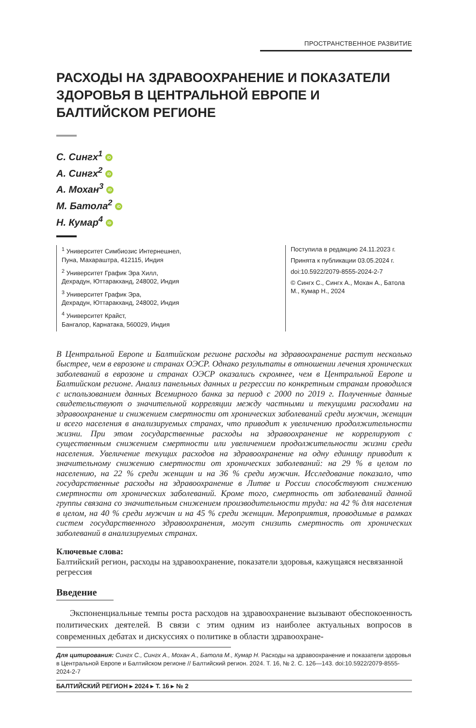ПРОСТРАНСТВЕННОЕ РАЗВИТИЕ
РАСХОДЫ НА ЗДРАВООХРАНЕНИЕ И ПОКАЗАТЕЛИ ЗДОРОВЬЯ В ЦЕНТРАЛЬНОЙ ЕВРОПЕ И БАЛТИЙСКОМ РЕГИОНЕ
С. Сингх<sup>1</sup> iD
А. Сингх<sup>2</sup> iD
А. Мохан<sup>3</sup> iD
М. Батола<sup>2</sup> iD
Н. Кумар<sup>4</sup> iD
<sup>1</sup> Университет Симбиозис Интернешнел,
Пуна, Махараштра, 412115, Индия
<sup>2</sup> Университет График Эра Хилл,
Дехрадун, Юттаракханд, 248002, Индия
<sup>3</sup> Университет График Эра,
Дехрадун, Юттаракханд, 248002, Индия
<sup>4</sup> Университет Крайст,
Бангалор, Карнатака, 560029, Индия
Поступила в редакцию 24.11.2023 г.
Принята к публикации 03.05.2024 г.
doi:10.5922/2079-8555-2024-2-7
© Сингх С., Сингх А., Мохан А., Батола М., Кумар Н., 2024
В Центральной Европе и Балтийском регионе расходы на здравоохранение растут несколько быстрее, чем в еврозоне и странах ОЭСР. Однако результаты в отношении лечения хронических заболеваний в еврозоне и странах ОЭСР оказались скромнее, чем в Центральной Европе и Балтийском регионе. Анализ панельных данных и регрессии по конкретным странам проводился с использованием данных Всемирного банка за период с 2000 по 2019 г. Полученные данные свидетельствуют о значительной корреляции между частными и текущими расходами на здравоохранение и снижением смертности от хронических заболеваний среди мужчин, женщин и всего населения в анализируемых странах, что приводит к увеличению продолжительности жизни. При этом государственные расходы на здравоохранение не коррелируют с существенным снижением смертности или увеличением продолжительности жизни среди населения. Увеличение текущих расходов на здравоохранение на одну единицу приводит к значительному снижению смертности от хронических заболеваний: на 29 % в целом по населению, на 22 % среди женщин и на 36 % среди мужчин. Исследование показало, что государственные расходы на здравоохранение в Литве и России способствуют снижению смертности от хронических заболеваний. Кроме того, смертность от заболеваний данной группы связана со значительным снижением производительности труда: на 42 % для населения в целом, на 40 % среди мужчин и на 45 % среди женщин. Мероприятия, проводимые в рамках систем государственного здравоохранения, могут снизить смертность от хронических заболеваний в анализируемых странах.
Ключевые слова:
Балтийский регион, расходы на здравоохранение, показатели здоровья, кажущаяся несвязанной регрессия
Введение
Экспоненциальные темпы роста расходов на здравоохранение вызывают обеспокоенность политических деятелей. В связи с этим одним из наиболее актуальных вопросов в современных дебатах и дискуссиях о политике в области здравоохране-
Для цитирования: Сингх С., Сингх А., Мохан А., Батола М., Кумар Н. Расходы на здравоохранение и показатели здоровья в Центральной Европе и Балтийском регионе // Балтийский регион. 2024. Т. 16, № 2. С. 126—143. doi:10.5922/2079-8555-2024-2-7
БАЛТИЙСКИЙ РЕГИОН ▸ 2024 ▸ Т. 16 ▸ № 2